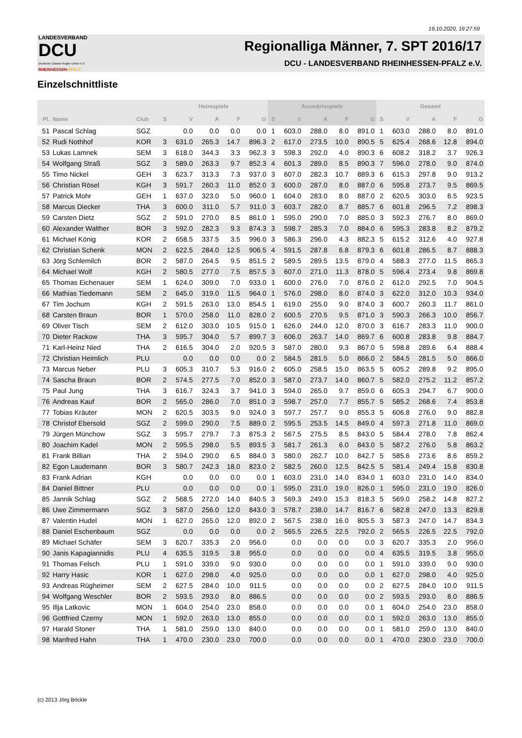19.10.2020, 19:27:59
LANDESVERBAND
DCU
Deutsche Classic-Kegler Union e.V.
RHEINHESSEN-PFALZ
Regionalliga Männer, 7. SPT 2016/17
DCU - LANDESVERBAND RHEINHESSEN-PFALZ e.V.
Einzelschnittliste
| | | | Heimspiele | | | | | Auswärtsspiele | | | | | Gesamt | | | | |
| --- | --- | --- | --- | --- | --- | --- | --- | --- | --- | --- | --- | --- | --- | --- | --- | --- | --- |
| Pl. | Name | Club | S | V | A | F | G | S | V | A | F | G | S | V | A | F | G |
| 51 | Pascal Schlag | SGZ | | 0.0 | 0.0 | 0.0 | 0.0 | 1 | 603.0 | 288.0 | 8.0 | 891.0 | 1 | 603.0 | 288.0 | 8.0 | 891.0 |
| 52 | Rudi Nothhof | KOR | 3 | 631.0 | 265.3 | 14.7 | 896.3 | 2 | 617.0 | 273.5 | 10.0 | 890.5 | 5 | 625.4 | 268.6 | 12.8 | 894.0 |
| 53 | Lukas Lamnek | SEM | 3 | 618.0 | 344.3 | 3.3 | 962.3 | 3 | 598.3 | 292.0 | 4.0 | 890.3 | 6 | 608.2 | 318.2 | 3.7 | 926.3 |
| 54 | Wolfgang Straß | SGZ | 3 | 589.0 | 263.3 | 9.7 | 852.3 | 4 | 601.3 | 289.0 | 8.5 | 890.3 | 7 | 596.0 | 278.0 | 9.0 | 874.0 |
| 55 | Timo Nickel | GEH | 3 | 623.7 | 313.3 | 7.3 | 937.0 | 3 | 607.0 | 282.3 | 10.7 | 889.3 | 6 | 615.3 | 297.8 | 9.0 | 913.2 |
| 56 | Christian Rösel | KGH | 3 | 591.7 | 260.3 | 11.0 | 852.0 | 3 | 600.0 | 287.0 | 8.0 | 887.0 | 6 | 595.8 | 273.7 | 9.5 | 869.5 |
| 57 | Patrick Mohr | GEH | 1 | 637.0 | 323.0 | 5.0 | 960.0 | 1 | 604.0 | 283.0 | 8.0 | 887.0 | 2 | 620.5 | 303.0 | 6.5 | 923.5 |
| 58 | Marcus Diecker | THA | 3 | 600.0 | 311.0 | 5.7 | 911.0 | 3 | 603.7 | 282.0 | 8.7 | 885.7 | 6 | 601.8 | 296.5 | 7.2 | 898.3 |
| 59 | Carsten Dietz | SGZ | 2 | 591.0 | 270.0 | 8.5 | 861.0 | 1 | 595.0 | 290.0 | 7.0 | 885.0 | 3 | 592.3 | 276.7 | 8.0 | 869.0 |
| 60 | Alexander Walther | BOR | 3 | 592.0 | 282.3 | 9.3 | 874.3 | 3 | 598.7 | 285.3 | 7.0 | 884.0 | 6 | 595.3 | 283.8 | 8.2 | 879.2 |
| 61 | Michael König | KOR | 2 | 658.5 | 337.5 | 3.5 | 996.0 | 3 | 586.3 | 296.0 | 4.3 | 882.3 | 5 | 615.2 | 312.6 | 4.0 | 927.8 |
| 62 | Christian Schenk | MON | 2 | 622.5 | 284.0 | 12.5 | 906.5 | 4 | 591.5 | 287.8 | 6.8 | 879.3 | 6 | 601.8 | 286.5 | 8.7 | 888.3 |
| 63 | Jörg Schlemilch | BOR | 2 | 587.0 | 264.5 | 9.5 | 851.5 | 2 | 589.5 | 289.5 | 13.5 | 879.0 | 4 | 588.3 | 277.0 | 11.5 | 865.3 |
| 64 | Michael Wolf | KGH | 2 | 580.5 | 277.0 | 7.5 | 857.5 | 3 | 607.0 | 271.0 | 11.3 | 878.0 | 5 | 596.4 | 273.4 | 9.8 | 869.8 |
| 65 | Thomas Eichenauer | SEM | 1 | 624.0 | 309.0 | 7.0 | 933.0 | 1 | 600.0 | 276.0 | 7.0 | 876.0 | 2 | 612.0 | 292.5 | 7.0 | 904.5 |
| 66 | Mathias Tiedemann | SEM | 2 | 645.0 | 319.0 | 11.5 | 964.0 | 1 | 576.0 | 298.0 | 8.0 | 874.0 | 3 | 622.0 | 312.0 | 10.3 | 934.0 |
| 67 | Tim Jochum | KGH | 2 | 591.5 | 263.0 | 13.0 | 854.5 | 1 | 619.0 | 255.0 | 9.0 | 874.0 | 3 | 600.7 | 260.3 | 11.7 | 861.0 |
| 68 | Carsten Braun | BOR | 1 | 570.0 | 258.0 | 11.0 | 828.0 | 2 | 600.5 | 270.5 | 9.5 | 871.0 | 3 | 590.3 | 266.3 | 10.0 | 856.7 |
| 69 | Oliver Tisch | SEM | 2 | 612.0 | 303.0 | 10.5 | 915.0 | 1 | 626.0 | 244.0 | 12.0 | 870.0 | 3 | 616.7 | 283.3 | 11.0 | 900.0 |
| 70 | Dieter Rackow | THA | 3 | 595.7 | 304.0 | 5.7 | 899.7 | 3 | 606.0 | 263.7 | 14.0 | 869.7 | 6 | 600.8 | 283.8 | 9.8 | 884.7 |
| 71 | Karl-Heinz Nied | THA | 2 | 616.5 | 304.0 | 2.0 | 920.5 | 3 | 587.0 | 280.0 | 9.3 | 867.0 | 5 | 598.8 | 289.6 | 6.4 | 888.4 |
| 72 | Christian Heimlich | PLU | | 0.0 | 0.0 | 0.0 | 0.0 | 2 | 584.5 | 281.5 | 5.0 | 866.0 | 2 | 584.5 | 281.5 | 5.0 | 866.0 |
| 73 | Marcus Neber | PLU | 3 | 605.3 | 310.7 | 5.3 | 916.0 | 2 | 605.0 | 258.5 | 15.0 | 863.5 | 5 | 605.2 | 289.8 | 9.2 | 895.0 |
| 74 | Sascha Braun | BOR | 2 | 574.5 | 277.5 | 7.0 | 852.0 | 3 | 587.0 | 273.7 | 14.0 | 860.7 | 5 | 582.0 | 275.2 | 11.2 | 857.2 |
| 75 | Paul Jung | THA | 3 | 616.7 | 324.3 | 3.7 | 941.0 | 3 | 594.0 | 265.0 | 9.7 | 859.0 | 6 | 605.3 | 294.7 | 6.7 | 900.0 |
| 76 | Andreas Kauf | BOR | 2 | 565.0 | 286.0 | 7.0 | 851.0 | 3 | 598.7 | 257.0 | 7.7 | 855.7 | 5 | 585.2 | 268.6 | 7.4 | 853.8 |
| 77 | Tobias Kräuter | MON | 2 | 620.5 | 303.5 | 9.0 | 924.0 | 3 | 597.7 | 257.7 | 9.0 | 855.3 | 5 | 606.8 | 276.0 | 9.0 | 882.8 |
| 78 | Christof Ebersold | SGZ | 2 | 599.0 | 290.0 | 7.5 | 889.0 | 2 | 595.5 | 253.5 | 14.5 | 849.0 | 4 | 597.3 | 271.8 | 11.0 | 869.0 |
| 79 | Jürgen Münchow | SGZ | 3 | 595.7 | 279.7 | 7.3 | 875.3 | 2 | 567.5 | 275.5 | 8.5 | 843.0 | 5 | 584.4 | 278.0 | 7.8 | 862.4 |
| 80 | Joachim Kadel | MON | 2 | 595.5 | 298.0 | 5.5 | 893.5 | 3 | 581.7 | 261.3 | 6.0 | 843.0 | 5 | 587.2 | 276.0 | 5.8 | 863.2 |
| 81 | Frank Billian | THA | 2 | 594.0 | 290.0 | 6.5 | 884.0 | 3 | 580.0 | 262.7 | 10.0 | 842.7 | 5 | 585.6 | 273.6 | 8.6 | 859.2 |
| 82 | Egon Laudemann | BOR | 3 | 580.7 | 242.3 | 18.0 | 823.0 | 2 | 582.5 | 260.0 | 12.5 | 842.5 | 5 | 581.4 | 249.4 | 15.8 | 830.8 |
| 83 | Frank Adrian | KGH | | 0.0 | 0.0 | 0.0 | 0.0 | 1 | 603.0 | 231.0 | 14.0 | 834.0 | 1 | 603.0 | 231.0 | 14.0 | 834.0 |
| 84 | Daniel Bittner | PLU | | 0.0 | 0.0 | 0.0 | 0.0 | 1 | 595.0 | 231.0 | 19.0 | 826.0 | 1 | 595.0 | 231.0 | 19.0 | 826.0 |
| 85 | Jannik Schlag | SGZ | 2 | 568.5 | 272.0 | 14.0 | 840.5 | 3 | 569.3 | 249.0 | 15.3 | 818.3 | 5 | 569.0 | 258.2 | 14.8 | 827.2 |
| 86 | Uwe Zimmermann | SGZ | 3 | 587.0 | 256.0 | 12.0 | 843.0 | 3 | 578.7 | 238.0 | 14.7 | 816.7 | 6 | 582.8 | 247.0 | 13.3 | 829.8 |
| 87 | Valentin Hudel | MON | 1 | 627.0 | 265.0 | 12.0 | 892.0 | 2 | 567.5 | 238.0 | 16.0 | 805.5 | 3 | 587.3 | 247.0 | 14.7 | 834.3 |
| 88 | Daniel Eschenbaum | SGZ | | 0.0 | 0.0 | 0.0 | 0.0 | 2 | 565.5 | 226.5 | 22.5 | 792.0 | 2 | 565.5 | 226.5 | 22.5 | 792.0 |
| 89 | Michael Schäfer | SEM | 3 | 620.7 | 335.3 | 2.0 | 956.0 | | 0.0 | 0.0 | 0.0 | 0.0 | 3 | 620.7 | 335.3 | 2.0 | 956.0 |
| 90 | Janis Kapagiannidis | PLU | 4 | 635.5 | 319.5 | 3.8 | 955.0 | | 0.0 | 0.0 | 0.0 | 0.0 | 4 | 635.5 | 319.5 | 3.8 | 955.0 |
| 91 | Thomas Felsch | PLU | 1 | 591.0 | 339.0 | 9.0 | 930.0 | | 0.0 | 0.0 | 0.0 | 0.0 | 1 | 591.0 | 339.0 | 9.0 | 930.0 |
| 92 | Harry Hasic | KOR | 1 | 627.0 | 298.0 | 4.0 | 925.0 | | 0.0 | 0.0 | 0.0 | 0.0 | 1 | 627.0 | 298.0 | 4.0 | 925.0 |
| 93 | Andreas Rügheimer | SEM | 2 | 627.5 | 284.0 | 10.0 | 911.5 | | 0.0 | 0.0 | 0.0 | 0.0 | 2 | 627.5 | 284.0 | 10.0 | 911.5 |
| 94 | Wolfgang Weschler | BOR | 2 | 593.5 | 293.0 | 8.0 | 886.5 | | 0.0 | 0.0 | 0.0 | 0.0 | 2 | 593.5 | 293.0 | 8.0 | 886.5 |
| 95 | Illja Latkovic | MON | 1 | 604.0 | 254.0 | 23.0 | 858.0 | | 0.0 | 0.0 | 0.0 | 0.0 | 1 | 604.0 | 254.0 | 23.0 | 858.0 |
| 96 | Gottfried Czerny | MON | 1 | 592.0 | 263.0 | 13.0 | 855.0 | | 0.0 | 0.0 | 0.0 | 0.0 | 1 | 592.0 | 263.0 | 13.0 | 855.0 |
| 97 | Harald Stoner | THA | 1 | 581.0 | 259.0 | 13.0 | 840.0 | | 0.0 | 0.0 | 0.0 | 0.0 | 1 | 581.0 | 259.0 | 13.0 | 840.0 |
| 98 | Manfred Hahn | THA | 1 | 470.0 | 230.0 | 23.0 | 700.0 | | 0.0 | 0.0 | 0.0 | 0.0 | 1 | 470.0 | 230.0 | 23.0 | 700.0 |
(c) 2013 Jörg Böckle